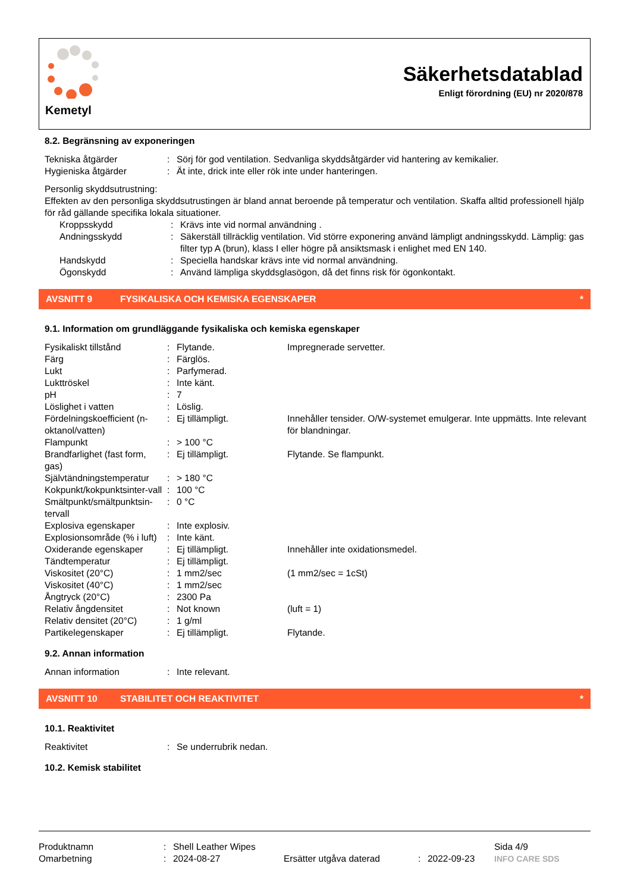Kemetyl
Säkerhetsdatablad
Enligt förordning (EU) nr 2020/878
8.2. Begränsning av exponeringen
| Tekniska åtgärder | : | Sörj för god ventilation. Sedvanliga skyddsåtgärder vid hantering av kemikalier. |
| Hygieniska åtgärder | : | Ät inte, drick inte eller rök inte under hanteringen. |
Personlig skyddsutrustning:
Effekten av den personliga skyddsutrustingen är bland annat beroende på temperatur och ventilation. Skaffa alltid professionell hjälp för råd gällande specifika lokala situationer.
| Kroppsskydd | : | Krävs inte vid normal användning . |
| Andningsskydd | : | Säkerställ tillräcklig ventilation. Vid större exponering använd lämpligt andningsskydd. Lämplig: gas filter typ A (brun), klass I eller högre på ansiktsmask i enlighet med EN 140. |
| Handskydd | : | Speciella handskar krävs inte vid normal användning. |
| Ögonskydd | : | Använd lämpliga skyddsglasögon, då det finns risk för ögonkontakt. |
AVSNITT 9 FYSIKALISKA OCH KEMISKA EGENSKAPER *
9.1. Information om grundläggande fysikaliska och kemiska egenskaper
| Fysikaliskt tillstånd | : | Flytande. | Impregnerade servetter. |
| Färg | : | Färglös. | |
| Lukt | : | Parfymerad. | |
| Lukttröskel | : | Inte känt. | |
| pH | : | 7 | |
| Löslighet i vatten | : | Löslig. | |
| Fördelningskoefficient (n-oktanol/vatten) | : | Ej tillämpligt. | Innehåller tensider. O/W-systemet emulgerar. Inte uppmätts. Inte relevant för blandningar. |
| Flampunkt | : | > 100 °C | |
| Brandfarlighet (fast form, gas) | : | Ej tillämpligt. | Flytande. Se flampunkt. |
| Självtändningstemperatur | : | > 180 °C | |
| Kokpunkt/kokpunktsinter-vall | : | 100 °C | |
| Smältpunkt/smältpunktsin-tervall | : | 0 °C | |
| Explosiva egenskaper | : | Inte explosiv. | |
| Explosionsområde (% i luft) | : | Inte känt. | |
| Oxiderande egenskaper | : | Ej tillämpligt. | Innehåller inte oxidationsmedel. |
| Tändtemperatur | : | Ej tillämpligt. | |
| Viskositet (20°C) | : | 1 mm2/sec | (1 mm2/sec = 1cSt) |
| Viskositet (40°C) | : | 1 mm2/sec | |
| Ångtryck (20°C) | : | 2300 Pa | |
| Relativ ångdensitet | : | Not known | (luft = 1) |
| Relativ densitet (20°C) | : | 1 g/ml | |
| Partikelegenskaper | : | Ej tillämpligt. | Flytande. |
9.2. Annan information
| Annan information | : | Inte relevant. |
AVSNITT 10 STABILITET OCH REAKTIVITET *
10.1. Reaktivitet
| Reaktivitet | : | Se underrubrik nedan. |
10.2. Kemisk stabilitet
| Produktnamn | : | Shell Leather Wipes | | | | Sida 4/9 |
| Omarbetning | : | 2024-08-27 | Ersätter utgåva daterad | : | 2022-09-23 | INFO CARE SDS |